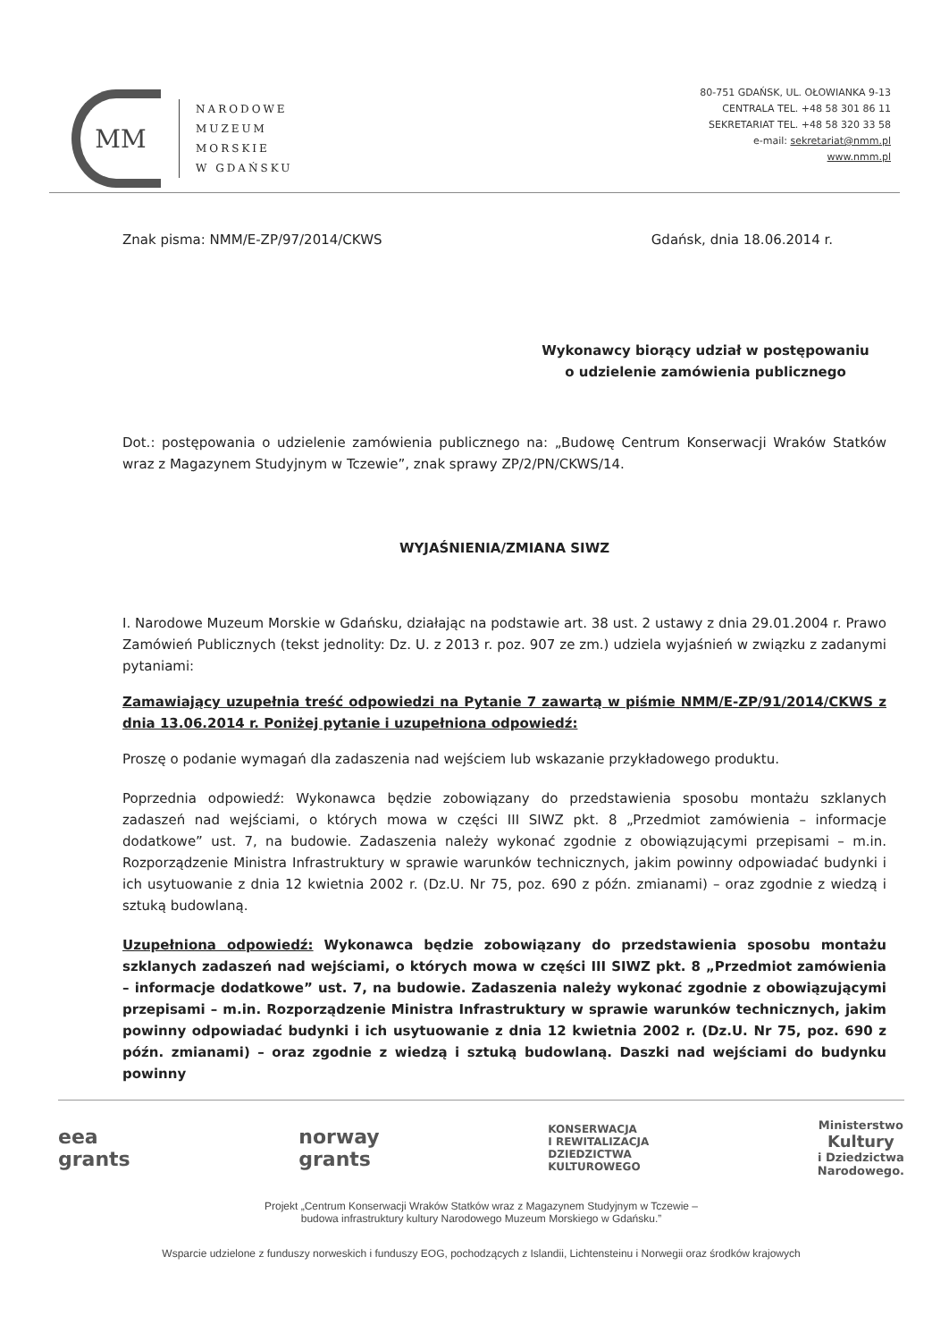MM
NARODOWE
MUZEUM
MORSKIE
W GDAŃSKU
80-751 GDAŃSK, UL. OŁOWIANKA 9-13
CENTRALA TEL. +48 58 301 86 11
SEKRETARIAT TEL. +48 58 320 33 58
e-mail: sekretariat@nmm.pl
www.nmm.pl
Znak pisma: NMM/E-ZP/97/2014/CKWS Gdańsk, dnia 18.06.2014 r.
Wykonawcy biorący udział w postępowaniu
o udzielenie zamówienia publicznego
Dot.: postępowania o udzielenie zamówienia publicznego na: „Budowę Centrum Konserwacji Wraków Statków wraz z Magazynem Studyjnym w Tczewie”, znak sprawy ZP/2/PN/CKWS/14.
WYJAŚNIENIA/ZMIANA SIWZ
I. Narodowe Muzeum Morskie w Gdańsku, działając na podstawie art. 38 ust. 2 ustawy z dnia 29.01.2004 r. Prawo Zamówień Publicznych (tekst jednolity: Dz. U. z 2013 r. poz. 907 ze zm.) udziela wyjaśnień w związku z zadanymi pytaniami:
Zamawiający uzupełnia treść odpowiedzi na Pytanie 7 zawartą w piśmie NMM/E-ZP/91/2014/CKWS z dnia 13.06.2014 r. Poniżej pytanie i uzupełniona odpowiedź:
Proszę o podanie wymagań dla zadaszenia nad wejściem lub wskazanie przykładowego produktu.
Poprzednia odpowiedź: Wykonawca będzie zobowiązany do przedstawienia sposobu montażu szklanych zadaszeń nad wejściami, o których mowa w części III SIWZ pkt. 8 „Przedmiot zamówienia – informacje dodatkowe” ust. 7, na budowie. Zadaszenia należy wykonać zgodnie z obowiązującymi przepisami – m.in. Rozporządzenie Ministra Infrastruktury w sprawie warunków technicznych, jakim powinny odpowiadać budynki i ich usytuowanie z dnia 12 kwietnia 2002 r. (Dz.U. Nr 75, poz. 690 z późn. zmianami) – oraz zgodnie z wiedzą i sztuką budowlaną.
Uzupełniona odpowiedź: Wykonawca będzie zobowiązany do przedstawienia sposobu montażu szklanych zadaszeń nad wejściami, o których mowa w części III SIWZ pkt. 8 „Przedmiot zamówienia – informacje dodatkowe” ust. 7, na budowie. Zadaszenia należy wykonać zgodnie z obowiązującymi przepisami – m.in. Rozporządzenie Ministra Infrastruktury w sprawie warunków technicznych, jakim powinny odpowiadać budynki i ich usytuowanie z dnia 12 kwietnia 2002 r. (Dz.U. Nr 75, poz. 690 z późn. zmianami) – oraz zgodnie z wiedzą i sztuką budowlaną. Daszki nad wejściami do budynku powinny
eea
grants
norway
grants
KONSERWACJA
I REWITALIZACJA
DZIEDZICTWA
KULTUROWEGO
Ministerstwo
Kultury
i Dziedzictwa
Narodowego.
Projekt „Centrum Konserwacji Wraków Statków wraz z Magazynem Studyjnym w Tczewie –
budowa infrastruktury kultury Narodowego Muzeum Morskiego w Gdańsku.”
Wsparcie udzielone z funduszy norweskich i funduszy EOG, pochodzących z Islandii, Lichtensteinu i Norwegii oraz środków krajowych